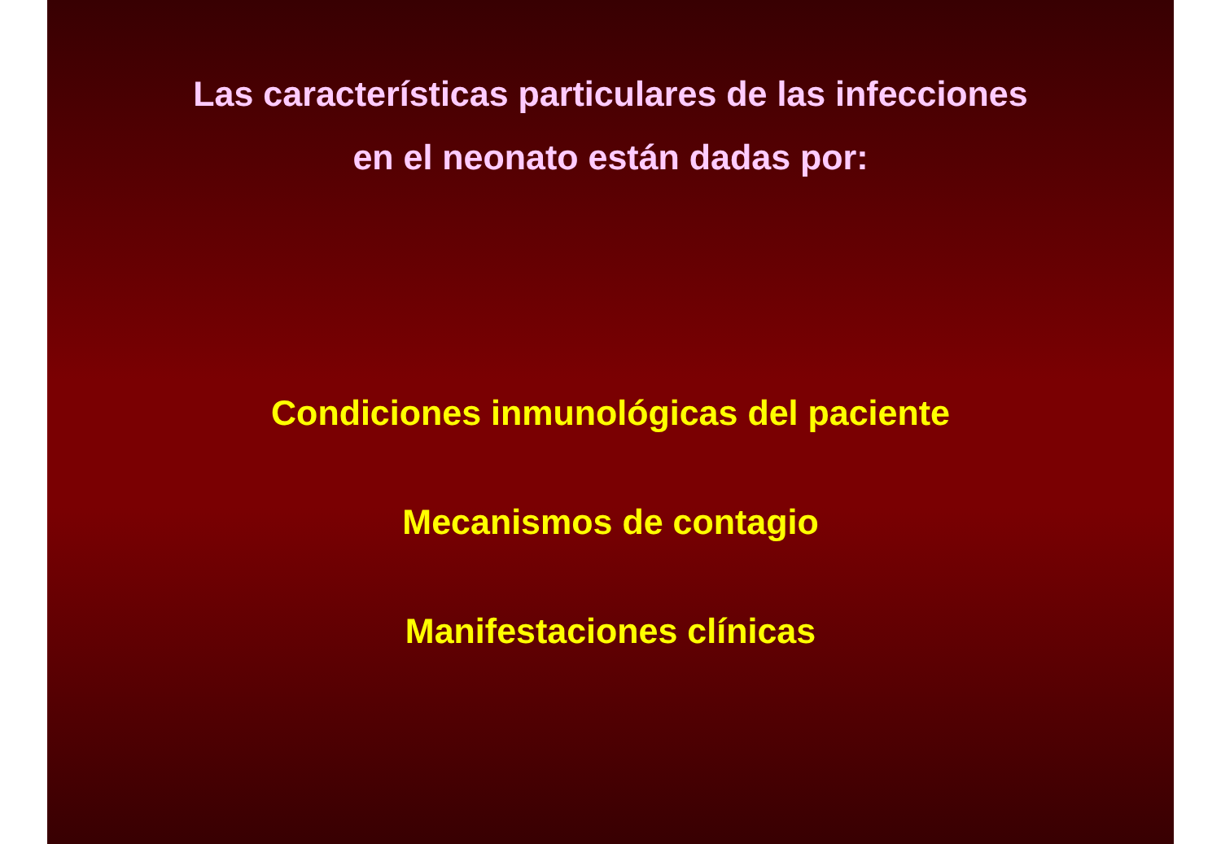Las características particulares de las infecciones
en el neonato están dadas por:
Condiciones inmunológicas del paciente
Mecanismos de contagio
Manifestaciones clínicas